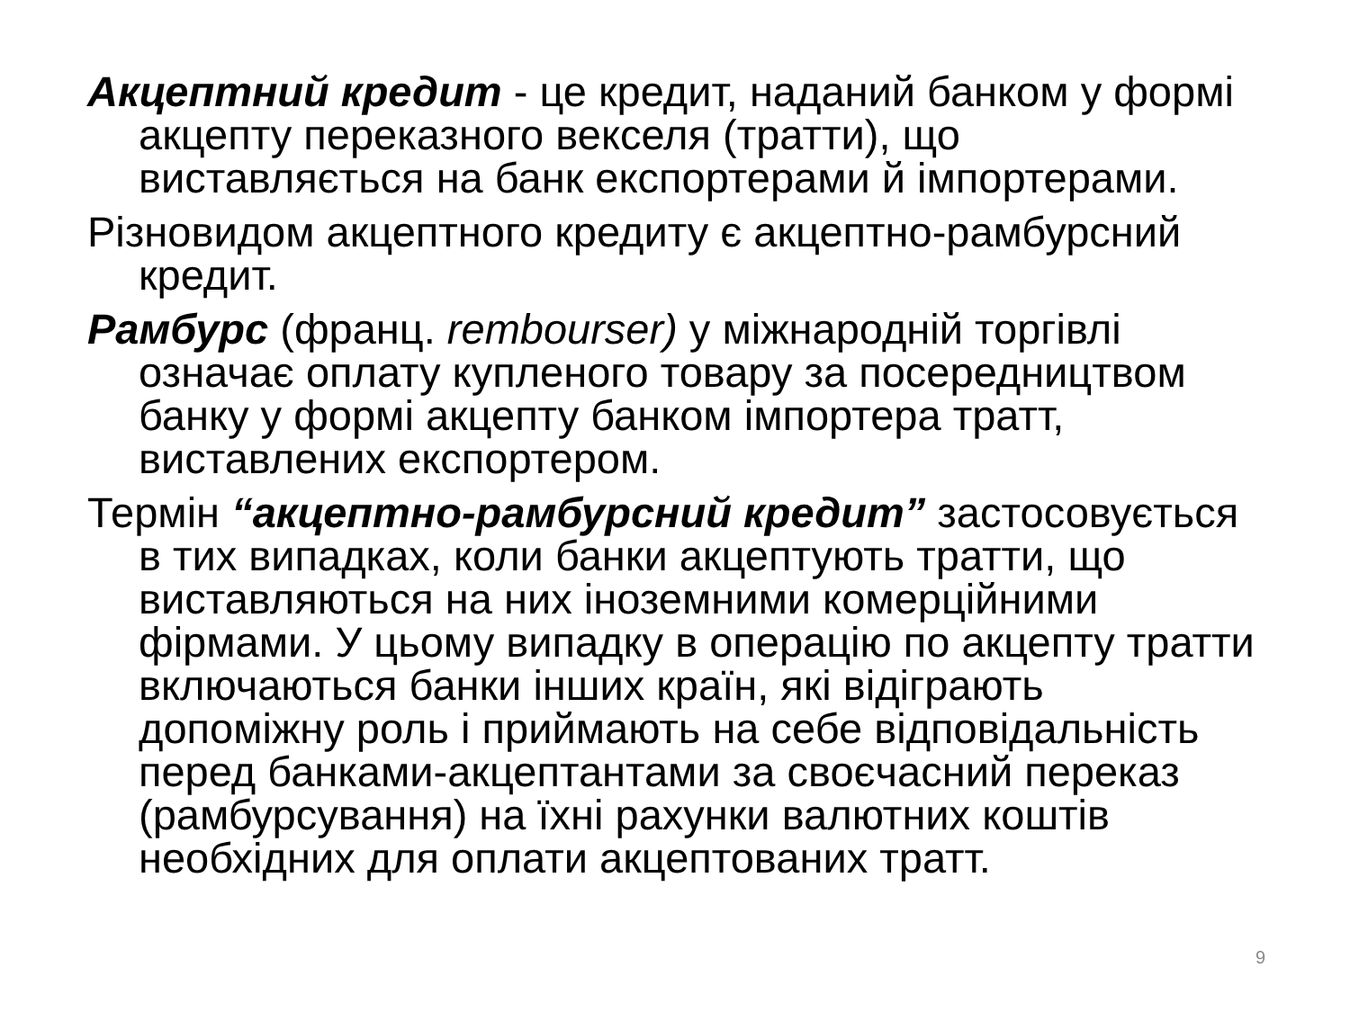Акцептний кредит - це кредит, наданий банком у формі акцепту переказного векселя (тратти), що виставляється на банк експортерами й імпортерами.
Різновидом акцептного кредиту є акцептно-рамбурсний кредит.
Рамбурс (франц. rembourser) у міжнародній торгівлі означає оплату купленого товару за посередництвом банку у формі акцепту банком імпортера тратт, виставлених експортером.
Термін “акцептно-рамбурсний кредит” застосовується в тих випадках, коли банки акцептують тратти, що виставляються на них іноземними комерційними фірмами. У цьому випадку в операцію по акцепту тратти включаються банки інших країн, які відіграють допоміжну роль і приймають на себе відповідальність перед банками-акцептантами за своєчасний переказ (рамбурсування) на їхні рахунки валютних коштів необхідних для оплати акцептованих тратт.
9